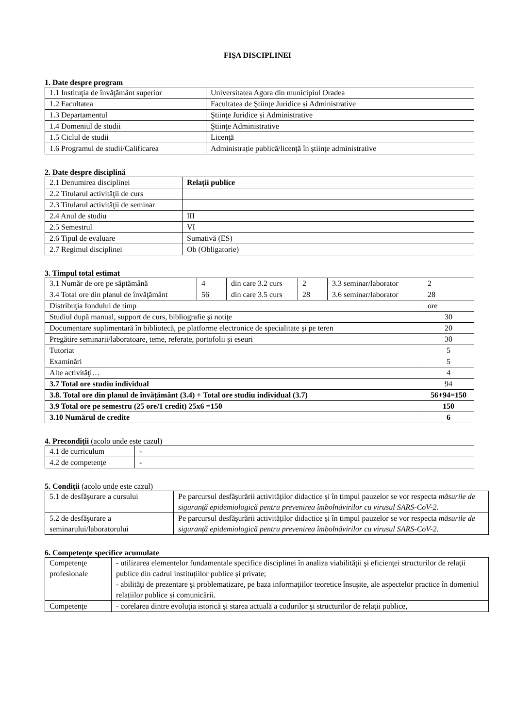FIŞA DISCIPLINEI
1. Date despre program
| 1.1 Instituţia de învăţământ superior | Universitatea Agora din municipiul Oradea |
| 1.2 Facultatea | Facultatea de Ştiinţe Juridice și Administrative |
| 1.3 Departamentul | Ştiinţe Juridice și Administrative |
| 1.4 Domeniul de studii | Ştiinţe Administrative |
| 1.5 Ciclul de studii | Licenţă |
| 1.6 Programul de studii/Calificarea | Administrație publică/licență în științe administrative |
2. Date despre disciplină
| 2.1 Denumirea disciplinei | Relații publice |
| 2.2 Titularul activităţii de curs | |
| 2.3 Titularul activităţii de seminar | |
| 2.4 Anul de studiu | III |
| 2.5 Semestrul | VI |
| 2.6 Tipul de evaluare | Sumativă (ES) |
| 2.7 Regimul disciplinei | Ob (Obligatorie) |
3. Timpul total estimat
| 3.1 Număr de ore pe săptămână | 4 | din care 3.2 curs | 2 | 3.3 seminar/laborator | 2 |
| 3.4 Total ore din planul de învăţământ | 56 | din care 3.5 curs | 28 | 3.6 seminar/laborator | 28 |
| Distribuţia fondului de timp | | | | | ore |
| Studiul după manual, support de curs, bibliografie şi notiţe | | | | | 30 |
| Documentare suplimentară în bibliotecă, pe platforme electronice de specialitate şi pe teren | | | | | 20 |
| Pregătire seminarii/laboratoare, teme, referate, portofolii şi eseuri | | | | | 30 |
| Tutoriat | | | | | 5 |
| Examinări | | | | | 5 |
| Alte activităţi… | | | | | 4 |
| 3.7 Total ore studiu individual | | | | | 94 |
| 3.8. Total ore din planul de învățământ (3.4) + Total ore studiu individual (3.7) | | | | | 56+94=150 |
| 3.9 Total ore pe semestru (25 ore/1 credit) 25x6 =150 | | | | | 150 |
| 3.10 Numărul de credite | | | | | 6 |
4. Precondiţii (acolo unde este cazul)
| 4.1 de curriculum | - |
| 4.2 de competenţe | - |
5. Condiţii (acolo unde este cazul)
| 5.1 de desfăşurare a cursului | Pe parcursul desfășurării activităților didactice și în timpul pauzelor se vor respecta măsurile de siguranță epidemiologică pentru prevenirea îmbolnăvirilor cu virusul SARS-CoV-2. |
| 5.2 de desfăşurare a seminarului/laboratorului | Pe parcursul desfășurării activităților didactice și în timpul pauzelor se vor respecta măsurile de siguranță epidemiologică pentru prevenirea îmbolnăvirilor cu virusul SARS-CoV-2. |
6. Competenţe specifice acumulate
| Competenţe profesionale | - utilizarea elementelor fundamentale specifice disciplinei în analiza viabilității şi eficienţei structurilor de relații publice din cadrul instituțiilor publice și private; - abilităţi de prezentare şi problematizare, pe baza informaţiilor teoretice însuşite, ale aspectelor practice în domeniul relațiilor publice și comunicării. |
| Competenţe | - corelarea dintre evoluția istorică și starea actuală a codurilor și structurilor de relații publice, |